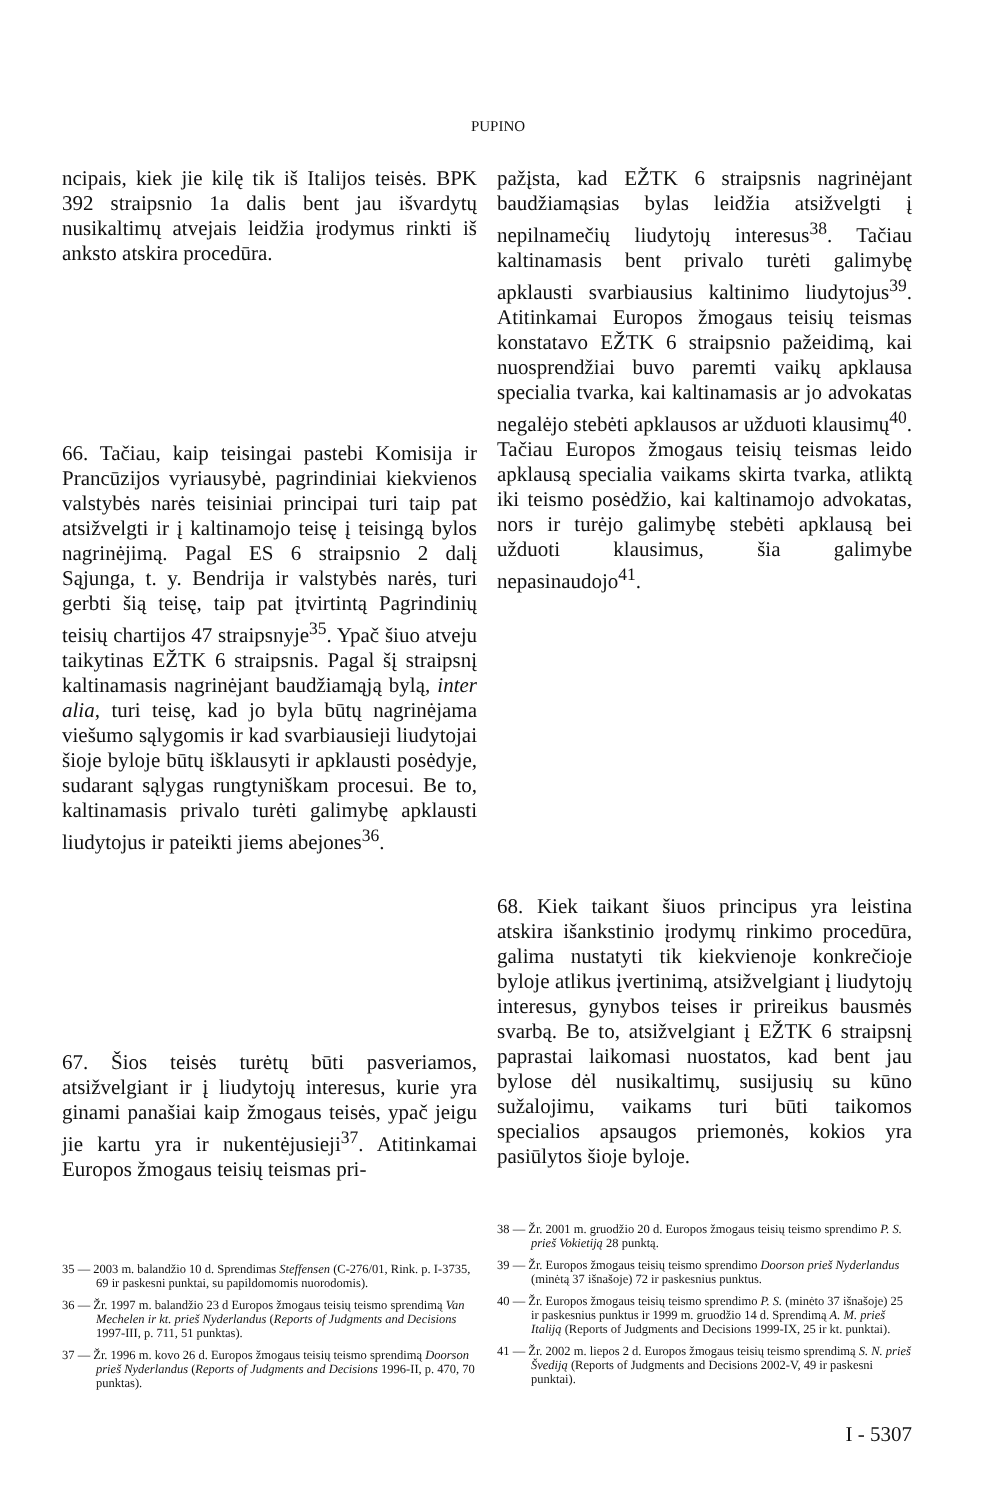PUPINO
ncipais, kiek jie kilę tik iš Italijos teisės. BPK 392 straipsnio 1a dalis bent jau išvardytų nusikaltimų atvejais leidžia įrodymus rinkti iš anksto atskira procedūra.
66. Tačiau, kaip teisingai pastebi Komisija ir Prancūzijos vyriausybė, pagrindiniai kiekvienos valstybės narės teisiniai principai turi taip pat atsižvelgti ir į kaltinamojo teisę į teisingą bylos nagrinėjimą. Pagal ES 6 straipsnio 2 dalį Sąjunga, t. y. Bendrija ir valstybės narės, turi gerbti šią teisę, taip pat įtvirtintą Pagrindinių teisių chartijos 47 straipsnyje<sup>35</sup>. Ypač šiuo atveju taikytinas EŽTK 6 straipsnis. Pagal šį straipsnį kaltinamasis nagrinėjant baudžiamąją bylą, inter alia, turi teisę, kad jo byla būtų nagrinėjama viešumo sąlygomis ir kad svarbiausieji liudytojai šioje byloje būtų išklausyti ir apklausti posėdyje, sudarant sąlygas rungtyniškam procesui. Be to, kaltinamasis privalo turėti galimybę apklausti liudytojus ir pateikti jiems abejones<sup>36</sup>.
67. Šios teisės turėtų būti pasveriamos, atsižvelgiant ir į liudytojų interesus, kurie yra ginami panašiai kaip žmogaus teisės, ypač jeigu jie kartu yra ir nukentėjusieji<sup>37</sup>. Atitinkamai Europos žmogaus teisių teismas pri-
pažįsta, kad EŽTK 6 straipsnis nagrinėjant baudžiamąsias bylas leidžia atsižvelgti į nepilnamečių liudytojų interesus<sup>38</sup>. Tačiau kaltinamasis bent privalo turėti galimybę apklausti svarbiausius kaltinimo liudytojus<sup>39</sup>. Atitinkamai Europos žmogaus teisių teismas konstatavo EŽTK 6 straipsnio pažeidimą, kai nuosprendžiai buvo paremti vaikų apklausa specialia tvarka, kai kaltinamasis ar jo advokatas negalėjo stebėti apklausos ar užduoti klausimų<sup>40</sup>. Tačiau Europos žmogaus teisių teismas leido apklausą specialia vaikams skirta tvarka, atliktą iki teismo posėdžio, kai kaltinamojo advokatas, nors ir turėjo galimybę stebėti apklausą bei užduoti klausimus, šia galimybe nepasinaudojo<sup>41</sup>.
68. Kiek taikant šiuos principus yra leistina atskira išankstinio įrodymų rinkimo procedūra, galima nustatyti tik kiekvienoje konkrečioje byloje atlikus įvertinimą, atsižvelgiant į liudytojų interesus, gynybos teises ir prireikus bausmės svarbą. Be to, atsižvelgiant į EŽTK 6 straipsnį paprastai laikomasi nuostatos, kad bent jau bylose dėl nusikaltimų, susijusių su kūno sužalojimu, vaikams turi būti taikomos specialios apsaugos priemonės, kokios yra pasiūlytos šioje byloje.
35 — 2003 m. balandžio 10 d. Sprendimas Steffensen (C-276/01, Rink. p. I-3735, 69 ir paskesni punktai, su papildomomis nuorodomis).
36 — Žr. 1997 m. balandžio 23 d Europos žmogaus teisių teismo sprendimą Van Mechelen ir kt. prieš Nyderlandus (Reports of Judgments and Decisions 1997-III, p. 711, 51 punktas).
37 — Žr. 1996 m. kovo 26 d. Europos žmogaus teisių teismo sprendimą Doorson prieš Nyderlandus (Reports of Judgments and Decisions 1996-II, p. 470, 70 punktas).
38 — Žr. 2001 m. gruodžio 20 d. Europos žmogaus teisių teismo sprendimo P. S. prieš Vokietiją 28 punktą.
39 — Žr. Europos žmogaus teisių teismo sprendimo Doorson prieš Nyderlandus (minėtą 37 išnašoje) 72 ir paskesnius punktus.
40 — Žr. Europos žmogaus teisių teismo sprendimo P. S. (minėto 37 išnašoje) 25 ir paskesnius punktus ir 1999 m. gruodžio 14 d. Sprendimą A. M. prieš Italiją (Reports of Judgments and Decisions 1999-IX, 25 ir kt. punktai).
41 — Žr. 2002 m. liepos 2 d. Europos žmogaus teisių teismo sprendimą S. N. prieš Švediją (Reports of Judgments and Decisions 2002-V, 49 ir paskesni punktai).
I - 5307